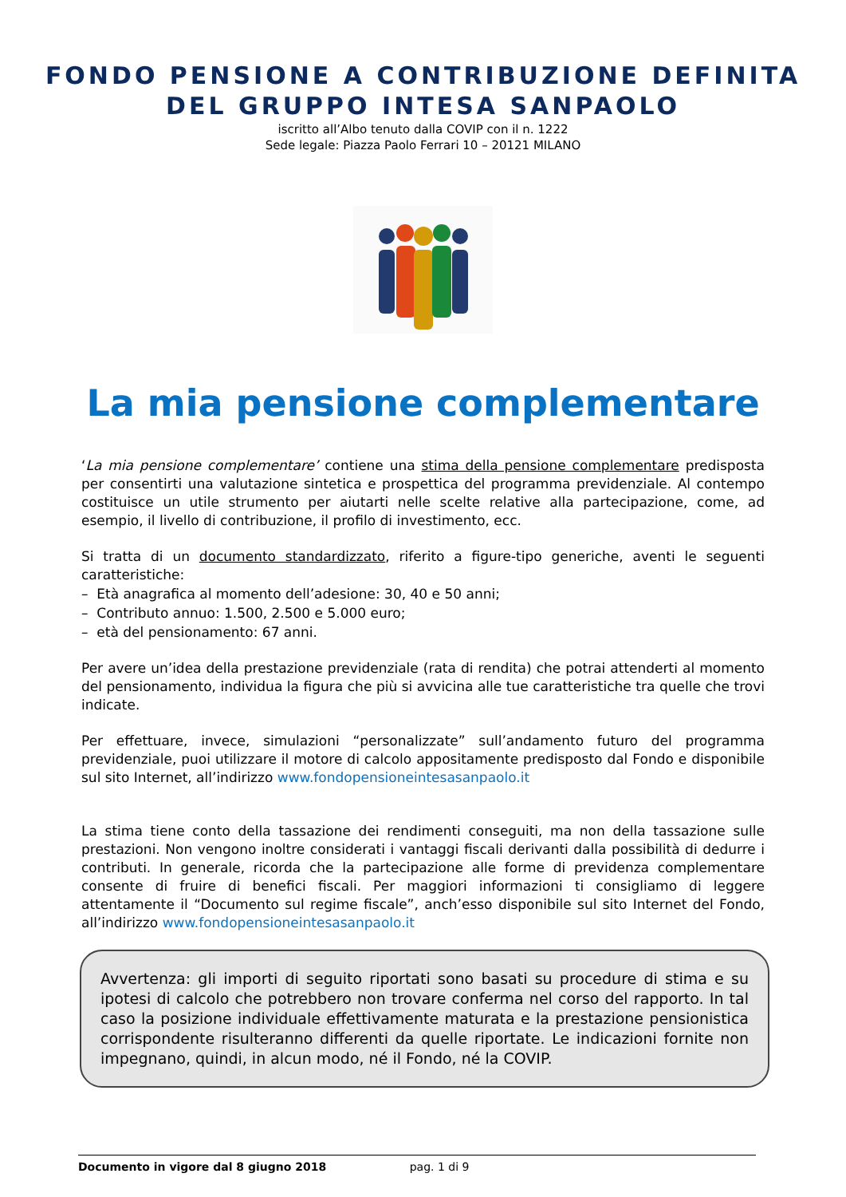FONDO PENSIONE A CONTRIBUZIONE DEFINITA
DEL GRUPPO INTESA SANPAOLO
iscritto all’Albo tenuto dalla COVIP con il n. 1222
Sede legale: Piazza Paolo Ferrari 10 – 20121 MILANO
La mia pensione complementare
‘La mia pensione complementare’ contiene una stima della pensione complementare predisposta per consentirti una valutazione sintetica e prospettica del programma previdenziale. Al contempo costituisce un utile strumento per aiutarti nelle scelte relative alla partecipazione, come, ad esempio, il livello di contribuzione, il profilo di investimento, ecc.
Si tratta di un documento standardizzato, riferito a figure-tipo generiche, aventi le seguenti caratteristiche:
– Età anagrafica al momento dell’adesione: 30, 40 e 50 anni;
– Contributo annuo: 1.500, 2.500 e 5.000 euro;
– età del pensionamento: 67 anni.
Per avere un’idea della prestazione previdenziale (rata di rendita) che potrai attenderti al momento del pensionamento, individua la figura che più si avvicina alle tue caratteristiche tra quelle che trovi indicate.
Per effettuare, invece, simulazioni “personalizzate” sull’andamento futuro del programma previdenziale, puoi utilizzare il motore di calcolo appositamente predisposto dal Fondo e disponibile sul sito Internet, all’indirizzo www.fondopensioneintesasanpaolo.it
La stima tiene conto della tassazione dei rendimenti conseguiti, ma non della tassazione sulle prestazioni. Non vengono inoltre considerati i vantaggi fiscali derivanti dalla possibilità di dedurre i contributi. In generale, ricorda che la partecipazione alle forme di previdenza complementare consente di fruire di benefici fiscali. Per maggiori informazioni ti consigliamo di leggere attentamente il “Documento sul regime fiscale”, anch’esso disponibile sul sito Internet del Fondo, all’indirizzo www.fondopensioneintesasanpaolo.it
Avvertenza: gli importi di seguito riportati sono basati su procedure di stima e su ipotesi di calcolo che potrebbero non trovare conferma nel corso del rapporto. In tal caso la posizione individuale effettivamente maturata e la prestazione pensionistica corrispondente risulteranno differenti da quelle riportate. Le indicazioni fornite non impegnano, quindi, in alcun modo, né il Fondo, né la COVIP.
Documento in vigore dal 8 giugno 2018 pag. 1 di 9